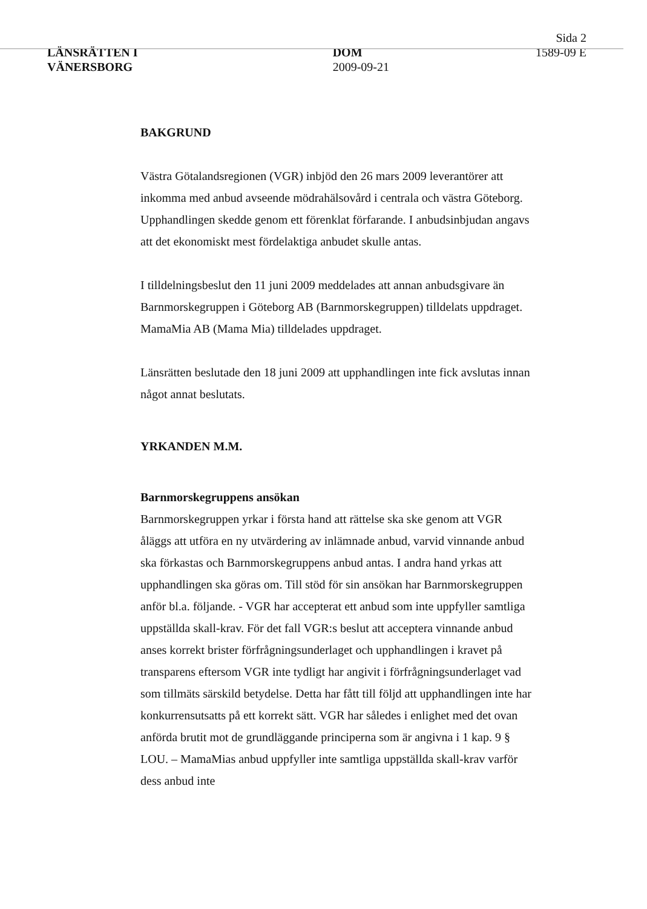LÄNSRÄTTEN I
VÄNERSBORG
DOM
2009-09-21
Sida 2
1589-09 E
BAKGRUND
Västra Götalandsregionen (VGR) inbjöd den 26 mars 2009 leverantörer att inkomma med anbud avseende mödrahälsovård i centrala och västra Göteborg. Upphandlingen skedde genom ett förenklat förfarande. I anbudsinbjudan angavs att det ekonomiskt mest fördelaktiga anbudet skulle antas.
I tilldelningsbeslut den 11 juni 2009 meddelades att annan anbudsgivare än Barnmorskegruppen i Göteborg AB (Barnmorskegruppen) tilldelats uppdraget. MamaMia AB (Mama Mia) tilldelades uppdraget.
Länsrätten beslutade den 18 juni 2009 att upphandlingen inte fick avslutas innan något annat beslutats.
YRKANDEN M.M.
Barnmorskegruppens ansökan
Barnmorskegruppen yrkar i första hand att rättelse ska ske genom att VGR åläggs att utföra en ny utvärdering av inlämnade anbud, varvid vinnande anbud ska förkastas och Barnmorskegruppens anbud antas. I andra hand yrkas att upphandlingen ska göras om. Till stöd för sin ansökan har Barnmorskegruppen anför bl.a. följande. - VGR har accepterat ett anbud som inte uppfyller samtliga uppställda skall-krav. För det fall VGR:s beslut att acceptera vinnande anbud anses korrekt brister förfrågningsunderlaget och upphandlingen i kravet på transparens eftersom VGR inte tydligt har angivit i förfrågningsunderlaget vad som tillmäts särskild betydelse. Detta har fått till följd att upphandlingen inte har konkurrensutsatts på ett korrekt sätt. VGR har således i enlighet med det ovan anförda brutit mot de grundläggande principerna som är angivna i 1 kap. 9 § LOU. – MamaMias anbud uppfyller inte samtliga uppställda skall-krav varför dess anbud inte